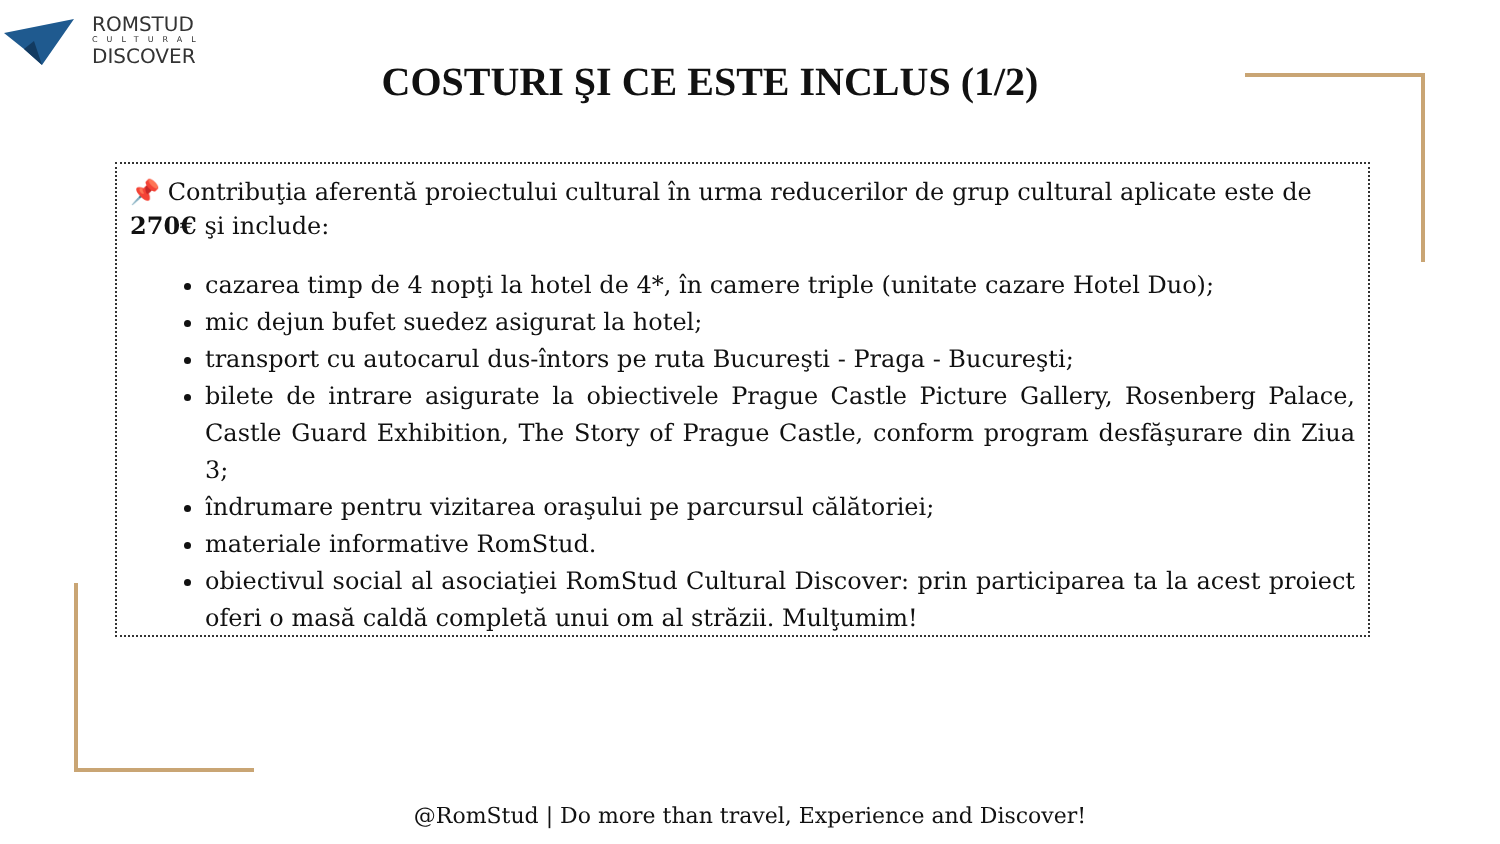ROMSTUD
CULTURAL
DISCOVER
COSTURI ŞI CE ESTE INCLUS (1/2)
📌 Contribuţia aferentă proiectului cultural în urma reducerilor de grup cultural aplicate este de 270€ şi include:
cazarea timp de 4 nopţi la hotel de 4*, în camere triple (unitate cazare Hotel Duo);
mic dejun bufet suedez asigurat la hotel;
transport cu autocarul dus-întors pe ruta Bucureşti - Praga - Bucureşti;
bilete de intrare asigurate la obiectivele Prague Castle Picture Gallery, Rosenberg Palace, Castle Guard Exhibition, The Story of Prague Castle, conform program desfăşurare din Ziua 3;
îndrumare pentru vizitarea oraşului pe parcursul călătoriei;
materiale informative RomStud.
obiectivul social al asociaţiei RomStud Cultural Discover: prin participarea ta la acest proiect oferi o masă caldă completă unui om al străzii. Mulţumim!
@RomStud | Do more than travel, Experience and Discover!